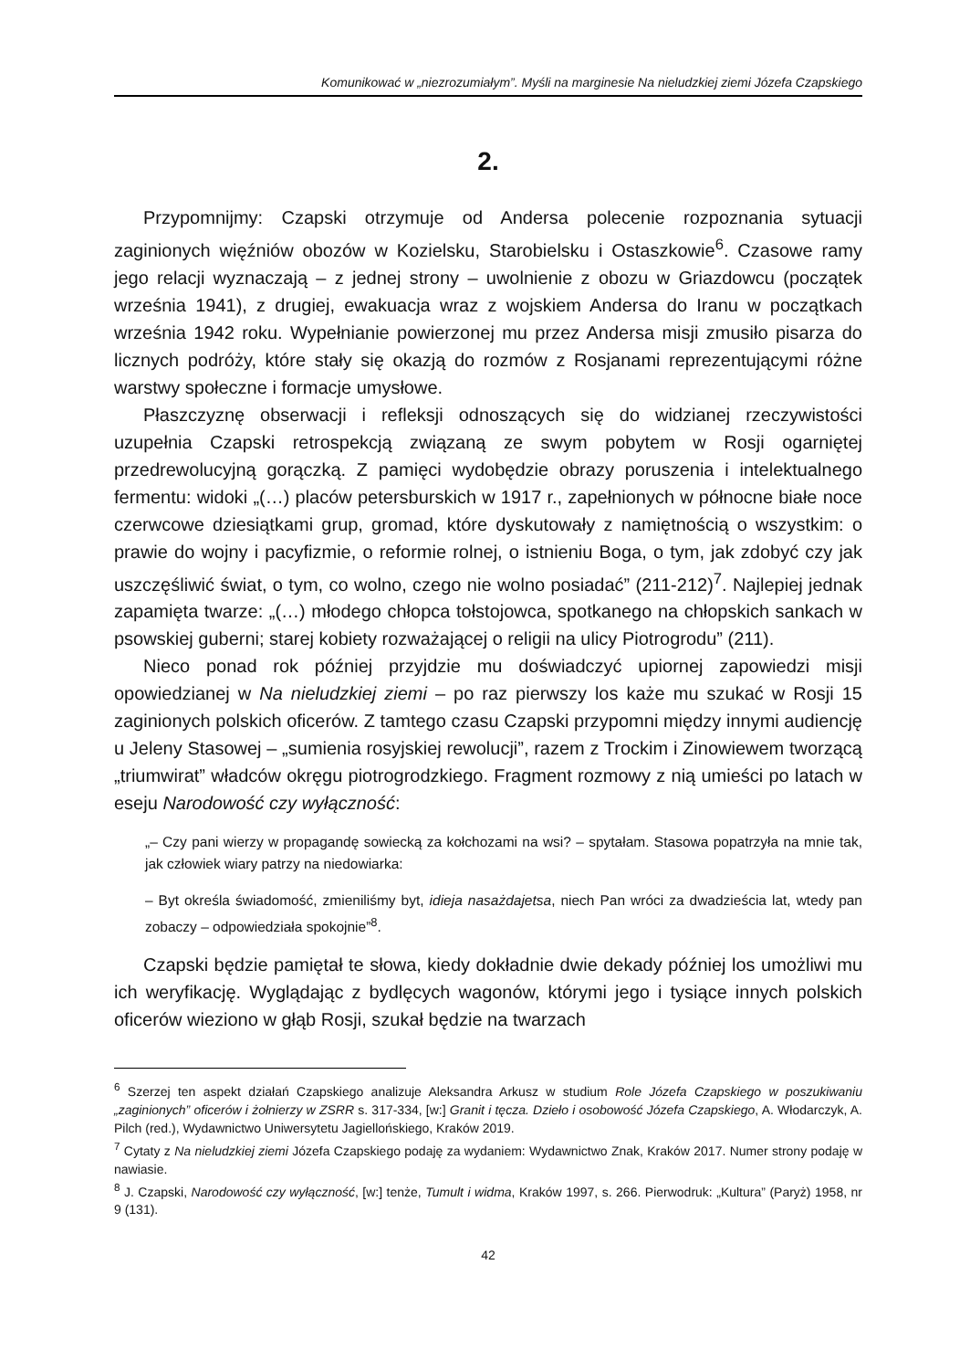Komunikować w „niezrozumiałym”. Myśli na marginesie Na nieludzkiej ziemi Józefa Czapskiego
2.
Przypomnijmy: Czapski otrzymuje od Andersa polecenie rozpoznania sytuacji zaginionych więźniów obozów w Kozielsku, Starobielsku i Ostaszkowie<sup>6</sup>. Czasowe ramy jego relacji wyznaczają – z jednej strony – uwolnienie z obozu w Griazdowcu (początek września 1941), z drugiej, ewakuacja wraz z wojskiem Andersa do Iranu w początkach września 1942 roku. Wypełnianie powierzonej mu przez Andersa misji zmusiło pisarza do licznych podróży, które stały się okazją do rozmów z Rosjanami reprezentującymi różne warstwy społeczne i formacje umysłowe.
Płaszczyznę obserwacji i refleksji odnoszących się do widzianej rzeczywistości uzupełnia Czapski retrospekcją związaną ze swym pobytem w Rosji ogarniętej przedrewolucyjną gorączką. Z pamięci wydobędzie obrazy poruszenia i intelektualnego fermentu: widoki „(…) placów petersburskich w 1917 r., zapełnionych w północne białe noce czerwcowe dziesiątkami grup, gromad, które dyskutowały z namiętnością o wszystkim: o prawie do wojny i pacyfizmie, o reformie rolnej, o istnieniu Boga, o tym, jak zdobyć czy jak uszczęśliwić świat, o tym, co wolno, czego nie wolno posiadać” (211-212)<sup>7</sup>. Najlepiej jednak zapamięta twarze: „(…) młodego chłopca tołstojowca, spotkanego na chłopskich sankach w psowskiej guberni; starej kobiety rozważającej o religii na ulicy Piotrogrodu” (211).
Nieco ponad rok później przyjdzie mu doświadczyć upiornej zapowiedzi misji opowiedzianej w Na nieludzkiej ziemi – po raz pierwszy los każe mu szukać w Rosji 15 zaginionych polskich oficerów. Z tamtego czasu Czapski przypomni między innymi audiencję u Jeleny Stasowej – „sumienia rosyjskiej rewolucji”, razem z Trockim i Zinowiewem tworzącą „triumwirat” władców okręgu piotrogrodzkiego. Fragment rozmowy z nią umieści po latach w eseju Narodowość czy wyłączność:
„– Czy pani wierzy w propagandę sowiecką za kołchozami na wsi? – spytałam. Stasowa popatrzyła na mnie tak, jak człowiek wiary patrzy na niedowiarka:
– Byt określa świadomość, zmieniliśmy byt, idieja nasażdajetsa, niech Pan wróci za dwadzieścia lat, wtedy pan zobaczy – odpowiedziała spokojnie”<sup>8</sup>.
Czapski będzie pamiętał te słowa, kiedy dokładnie dwie dekady później los umożliwi mu ich weryfikację. Wyglądając z bydlęcych wagonów, którymi jego i tysiące innych polskich oficerów wieziono w głąb Rosji, szukał będzie na twarzach
<sup>6</sup> Szerzej ten aspekt działań Czapskiego analizuje Aleksandra Arkusz w studium Role Józefa Czapskiego w poszukiwaniu „zaginionych” oficerów i żołnierzy w ZSRR s. 317-334, [w:] Granit i tęcza. Dzieło i osobowość Józefa Czapskiego, A. Włodarczyk, A. Pilch (red.), Wydawnictwo Uniwersytetu Jagiellońskiego, Kraków 2019.
<sup>7</sup> Cytaty z Na nieludzkiej ziemi Józefa Czapskiego podaję za wydaniem: Wydawnictwo Znak, Kraków 2017. Numer strony podaję w nawiasie.
<sup>8</sup> J. Czapski, Narodowość czy wyłączność, [w:] tenże, Tumult i widma, Kraków 1997, s. 266. Pierwodruk: „Kultura” (Paryż) 1958, nr 9 (131).
42